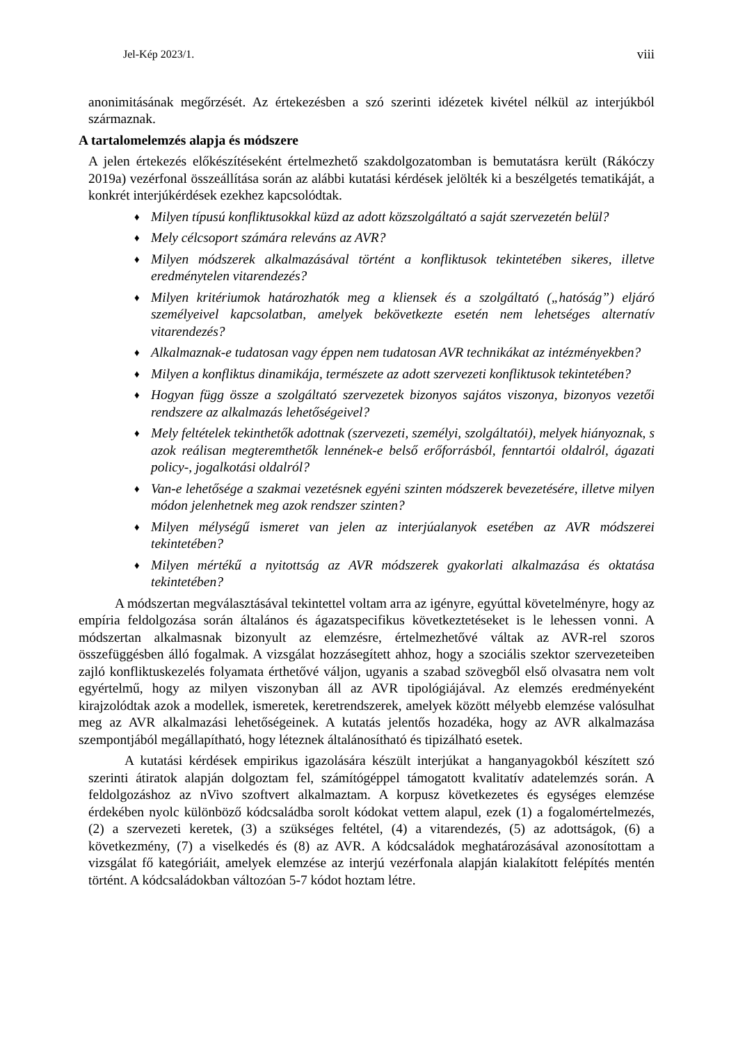Jel-Kép 2023/1. viii
anonimitásának megőrzését. Az értekezésben a szó szerinti idézetek kivétel nélkül az interjúkból származnak.
A tartalomelemzés alapja és módszere
A jelen értekezés előkészítéseként értelmezhető szakdolgozatomban is bemutatásra került (Rákóczy 2019a) vezérfonal összeállítása során az alábbi kutatási kérdések jelölték ki a beszélgetés tematikáját, a konkrét interjúkérdések ezekhez kapcsolódtak.
♦ Milyen típusú konfliktusokkal küzd az adott közszolgáltató a saját szervezetén belül?
♦ Mely célcsoport számára releváns az AVR?
♦ Milyen módszerek alkalmazásával történt a konfliktusok tekintetében sikeres, illetve eredménytelen vitarendezés?
♦ Milyen kritériumok határozhatók meg a kliensek és a szolgáltató („hatóság”) eljáró személyeivel kapcsolatban, amelyek bekövetkezte esetén nem lehetséges alternatív vitarendezés?
♦ Alkalmaznak-e tudatosan vagy éppen nem tudatosan AVR technikákat az intézményekben?
♦ Milyen a konfliktus dinamikája, természete az adott szervezeti konfliktusok tekintetében?
♦ Hogyan függ össze a szolgáltató szervezetek bizonyos sajátos viszonya, bizonyos vezetői rendszere az alkalmazás lehetőségeivel?
♦ Mely feltételek tekinthetők adottnak (szervezeti, személyi, szolgáltatói), melyek hiányoznak, s azok reálisan megteremthetők lennének-e belső erőforrásból, fenntartói oldalról, ágazati policy-, jogalkotási oldalról?
♦ Van-e lehetősége a szakmai vezetésnek egyéni szinten módszerek bevezetésére, illetve milyen módon jelenhetnek meg azok rendszer szinten?
♦ Milyen mélységű ismeret van jelen az interjúalanyok esetében az AVR módszerei tekintetében?
♦ Milyen mértékű a nyitottság az AVR módszerek gyakorlati alkalmazása és oktatása tekintetében?
A módszertan megválasztásával tekintettel voltam arra az igényre, egyúttal követelményre, hogy az empíria feldolgozása során általános és ágazatspecifikus következtetéseket is le lehessen vonni. A módszertan alkalmasnak bizonyult az elemzésre, értelmezhetővé váltak az AVR-rel szoros összefüggésben álló fogalmak. A vizsgálat hozzásegített ahhoz, hogy a szociális szektor szervezeteiben zajló konfliktuskezelés folyamata érthetővé váljon, ugyanis a szabad szövegből első olvasatra nem volt egyértelmű, hogy az milyen viszonyban áll az AVR tipológiájával. Az elemzés eredményeként kirajzolódtak azok a modellek, ismeretek, keretrendszerek, amelyek között mélyebb elemzése valósulhat meg az AVR alkalmazási lehetőségeinek. A kutatás jelentős hozadéka, hogy az AVR alkalmazása szempontjából megállapítható, hogy léteznek általánosítható és tipizálható esetek.
A kutatási kérdések empirikus igazolására készült interjúkat a hanganyagokból készített szó szerinti átiratok alapján dolgoztam fel, számítógéppel támogatott kvalitatív adatelemzés során. A feldolgozáshoz az nVivo szoftvert alkalmaztam. A korpusz következetes és egységes elemzése érdekében nyolc különböző kódcsaládba sorolt kódokat vettem alapul, ezek (1) a fogalomértelmezés, (2) a szervezeti keretek, (3) a szükséges feltétel, (4) a vitarendezés, (5) az adottságok, (6) a következmény, (7) a viselkedés és (8) az AVR. A kódcsaládok meghatározásával azonosítottam a vizsgálat fő kategóriáit, amelyek elemzése az interjú vezérfonala alapján kialakított felépítés mentén történt. A kódcsaládokban változóan 5-7 kódot hoztam létre.